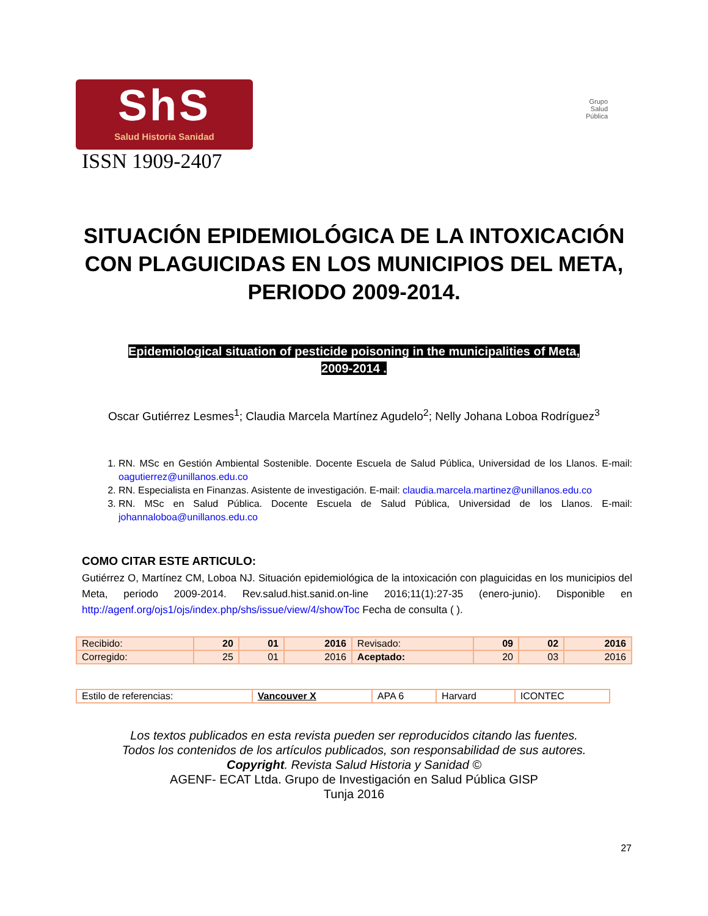ShS
Salud Historia Sanidad
ISSN 1909-2407
Grupo
Salud
Pública
SITUACIÓN EPIDEMIOLÓGICA DE LA INTOXICACIÓN CON PLAGUICIDAS EN LOS MUNICIPIOS DEL META, PERIODO 2009-2014.
Epidemiological situation of pesticide poisoning in the municipalities of Meta,
2009-2014 .
Oscar Gutiérrez Lesmes<sup>1</sup>; Claudia Marcela Martínez Agudelo<sup>2</sup>; Nelly Johana Loboa Rodríguez<sup>3</sup>
1. RN. MSc en Gestión Ambiental Sostenible. Docente Escuela de Salud Pública, Universidad de los Llanos. E-mail: oagutierrez@unillanos.edu.co
2. RN. Especialista en Finanzas. Asistente de investigación. E-mail: claudia.marcela.martinez@unillanos.edu.co
3. RN. MSc en Salud Pública. Docente Escuela de Salud Pública, Universidad de los Llanos. E-mail: johannaloboa@unillanos.edu.co
COMO CITAR ESTE ARTICULO:
Gutiérrez O, Martínez CM, Loboa NJ. Situación epidemiológica de la intoxicación con plaguicidas en los municipios del Meta, periodo 2009-2014. Rev.salud.hist.sanid.on-line 2016;11(1):27-35 (enero-junio). Disponible en http://agenf.org/ojs1/ojs/index.php/shs/issue/view/4/showToc Fecha de consulta ( ).
| Recibido: | 20 | 01 | 2016 | Revisado: | 09 | 02 | 2016 |
| Corregido: | 25 | 01 | 2016 | Aceptado: | 20 | 03 | 2016 |
| Estilo de referencias: | Vancouver X | APA 6 | Harvard | ICONTEC |
Los textos publicados en esta revista pueden ser reproducidos citando las fuentes.
Todos los contenidos de los artículos publicados, son responsabilidad de sus autores.
Copyright. Revista Salud Historia y Sanidad ©
AGENF- ECAT Ltda. Grupo de Investigación en Salud Pública GISP
Tunja 2016
27